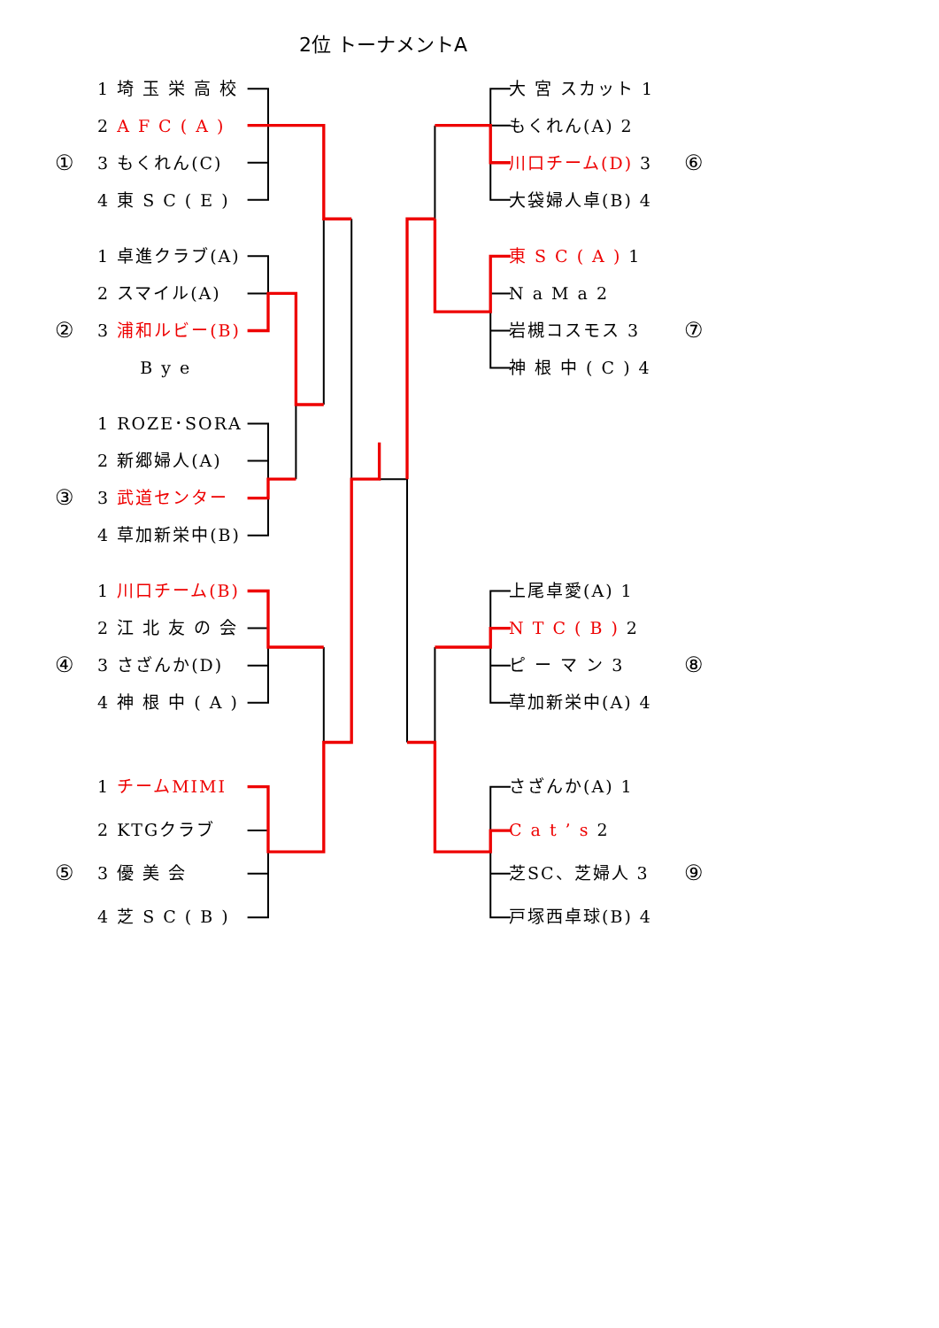2位 トーナメントA
1 埼 玉 栄 高 校
大 宮 スカット 1
2 A F C ( A )
もくれん(A) 2
①
3 もくれん(C) 川口チーム(D) 3
⑥
4 東 S C ( E )
大袋婦人卓(B) 4
1 卓進クラブ(A)
東 S C ( A ) 1
2 スマイル(A) N a M a 2
②
3 浦和ルビー(B)
岩槻コスモス 3
⑦
B y e 神 根 中 ( C ) 4
1 ROZE･SORA
2 新郷婦人(A)
③
3 武道センター
4 草加新栄中(B)
1 川口チーム(B)
上尾卓愛(A) 1
2 江 北 友 の 会
N T C ( B ) 2
④
3 さざんか(D) ピ ー マ ン 3
⑧
4 神 根 中 ( A )
草加新栄中(A) 4
1 チームMIMI さざんか(A) 1
2 KTGクラブ C a t ’ s 2
⑤
3 優 美 会 芝SC、芝婦人 3
⑨
4 芝 S C ( B )
戸塚西卓球(B) 4